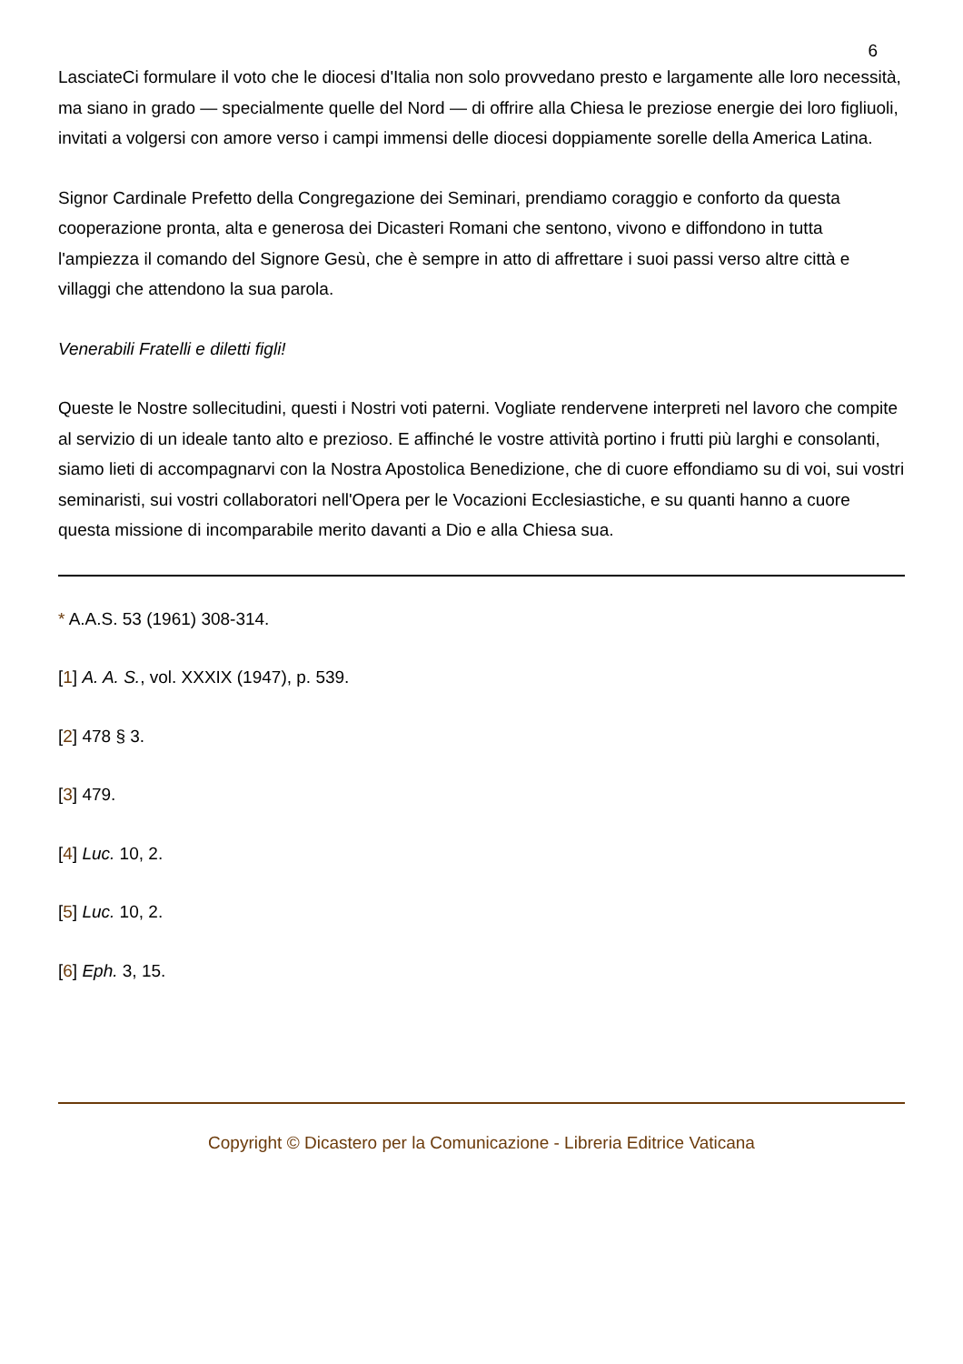6
LasciateCi formulare il voto che le diocesi d'Italia non solo provvedano presto e largamente alle loro necessità, ma siano in grado — specialmente quelle del Nord — di offrire alla Chiesa le preziose energie dei loro figliuoli, invitati a volgersi con amore verso i campi immensi delle diocesi doppiamente sorelle della America Latina.
Signor Cardinale Prefetto della Congregazione dei Seminari, prendiamo coraggio e conforto da questa cooperazione pronta, alta e generosa dei Dicasteri Romani che sentono, vivono e diffondono in tutta l'ampiezza il comando del Signore Gesù, che è sempre in atto di affrettare i suoi passi verso altre città e villaggi che attendono la sua parola.
Venerabili Fratelli e diletti figli!
Queste le Nostre sollecitudini, questi i Nostri voti paterni. Vogliate rendervene interpreti nel lavoro che compite al servizio di un ideale tanto alto e prezioso. E affinché le vostre attività portino i frutti più larghi e consolanti, siamo lieti di accompagnarvi con la Nostra Apostolica Benedizione, che di cuore effondiamo su di voi, sui vostri seminaristi, sui vostri collaboratori nell'Opera per le Vocazioni Ecclesiastiche, e su quanti hanno a cuore questa missione di incomparabile merito davanti a Dio e alla Chiesa sua.
* A.A.S. 53 (1961) 308-314.
[1] A. A. S., vol. XXXIX (1947), p. 539.
[2] 478 § 3.
[3] 479.
[4] Luc. 10, 2.
[5] Luc. 10, 2.
[6] Eph. 3, 15.
Copyright © Dicastero per la Comunicazione - Libreria Editrice Vaticana